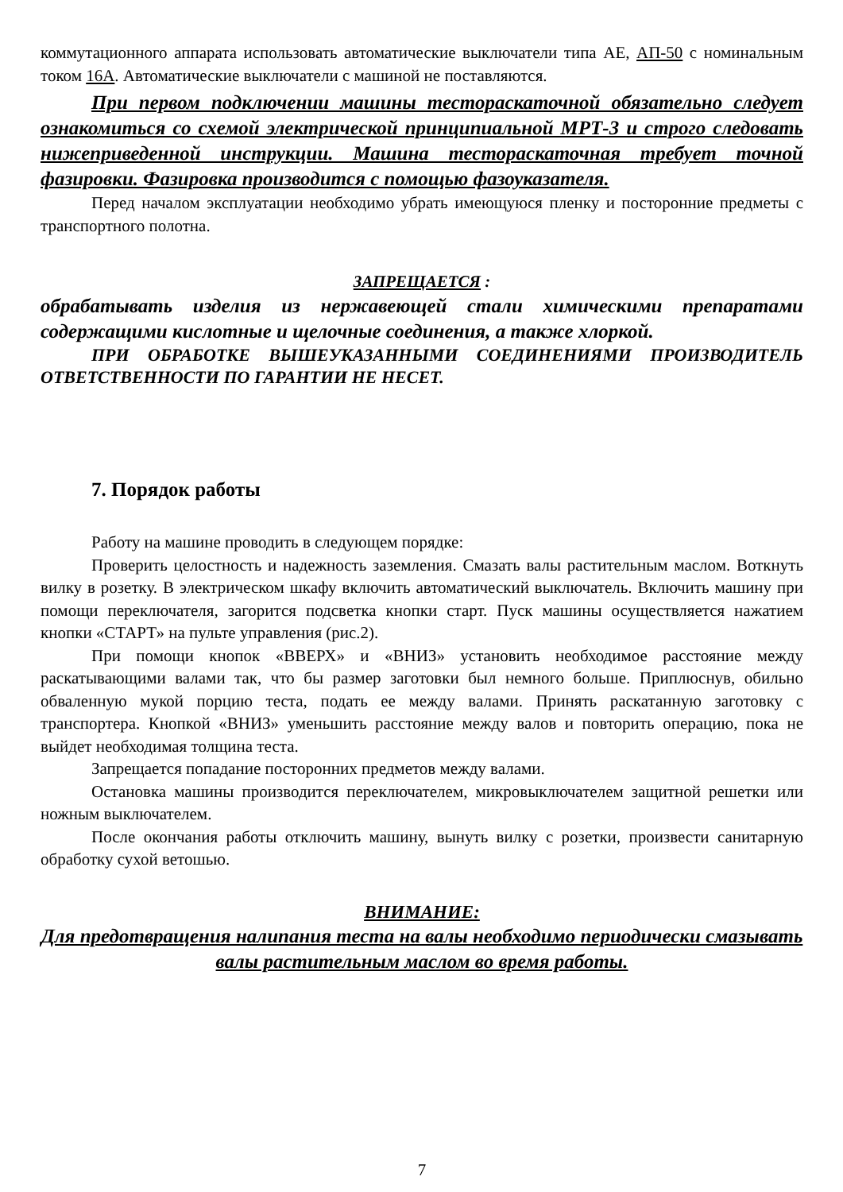коммутационного аппарата использовать автоматические выключатели типа АЕ, АП-50 с номинальным током 16А. Автоматические выключатели с машиной не поставляются.
При первом подключении машины тестораскаточной обязательно следует ознакомиться со схемой электрической принципиальной МРТ-3 и строго следовать нижеприведенной инструкции. Машина тестораскаточная требует точной фазировки. Фазировка производится с помощью фазоуказателя.
Перед началом эксплуатации необходимо убрать имеющуюся пленку и посторонние предметы с транспортного полотна.
ЗАПРЕЩАЕТСЯ :
обрабатывать изделия из нержавеющей стали химическими препаратами содержащими кислотные и щелочные соединения, а также хлоркой.
ПРИ ОБРАБОТКЕ ВЫШЕУКАЗАННЫМИ СОЕДИНЕНИЯМИ ПРОИЗВОДИТЕЛЬ ОТВЕТСТВЕННОСТИ ПО ГАРАНТИИ НЕ НЕСЕТ.
7. Порядок работы
Работу на машине проводить в следующем порядке:
Проверить целостность и надежность заземления. Смазать валы растительным маслом. Воткнуть вилку в розетку. В электрическом шкафу включить автоматический выключатель. Включить машину при помощи переключателя, загорится подсветка кнопки старт. Пуск машины осуществляется нажатием кнопки «СТАРТ» на пульте управления (рис.2).
При помощи кнопок «ВВЕРХ» и «ВНИЗ» установить необходимое расстояние между раскатывающими валами так, что бы размер заготовки был немного больше. Приплюснув, обильно обваленную мукой порцию теста, подать ее между валами. Принять раскатанную заготовку с транспортера. Кнопкой «ВНИЗ» уменьшить расстояние между валов и повторить операцию, пока не выйдет необходимая толщина теста.
Запрещается попадание посторонних предметов между валами.
Остановка машины производится переключателем, микровыключателем защитной решетки или ножным выключателем.
После окончания работы отключить машину, вынуть вилку с розетки, произвести санитарную обработку сухой ветошью.
ВНИМАНИЕ:
Для предотвращения налипания теста на валы необходимо периодически смазывать валы растительным маслом во время работы.
7